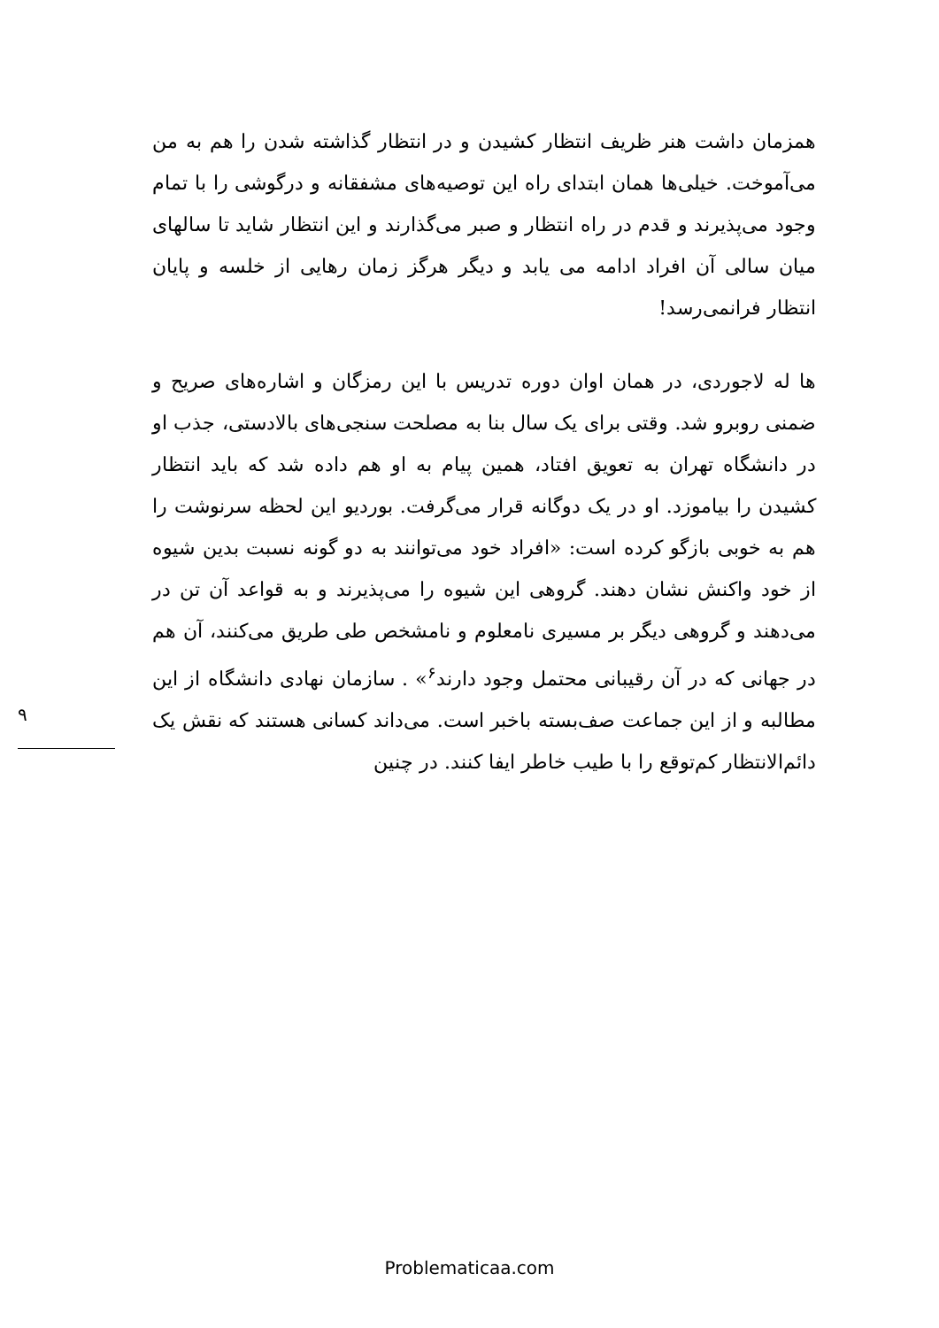۹
همزمان داشت هنر ظریف انتظار کشیدن و در انتظار گذاشته شدن را هم به من می‌آموخت. خیلی‌ها همان ابتدای راه این توصیه‌های مشفقانه و درگوشی را با تمام وجود می‌پذیرند و قدم در راه انتظار و صبر می‌گذارند و این انتظار شاید تا سالهای میان سالی آن افراد ادامه می یابد و دیگر هرگز زمان رهایی از خلسه و پایان انتظار فرانمی‌رسد!
ها له لاجوردی، در همان اوان دوره تدریس با این رمزگان و اشاره‌های صریح و ضمنی روبرو شد. وقتی برای یک سال بنا به مصلحت سنجی‌های بالادستی، جذب او در دانشگاه تهران به تعویق افتاد، همین پیام به او هم داده شد که باید انتظار کشیدن را بیاموزد. او در یک دوگانه قرار می‌گرفت. بوردیو این لحظه سرنوشت را هم به خوبی بازگو کرده است: «افراد خود می‌توانند به دو گونه نسبت بدین شیوه از خود واکنش نشان دهند. گروهی این شیوه را می‌پذیرند و به قواعد آن تن در می‌دهند و گروهی دیگر بر مسیری نامعلوم و نامشخص طی طریق می‌کنند، آن هم در جهانی که در آن رقیبانی محتمل وجود دارند<sup>۶</sup>» . سازمان نهادی دانشگاه از این مطالبه و از این جماعت صف‌بسته باخبر است. می‌داند کسانی هستند که نقش یک دائم‌الانتظار کم‌توقع را با طیب خاطر ایفا کنند. در چنین
Problematicaa.com